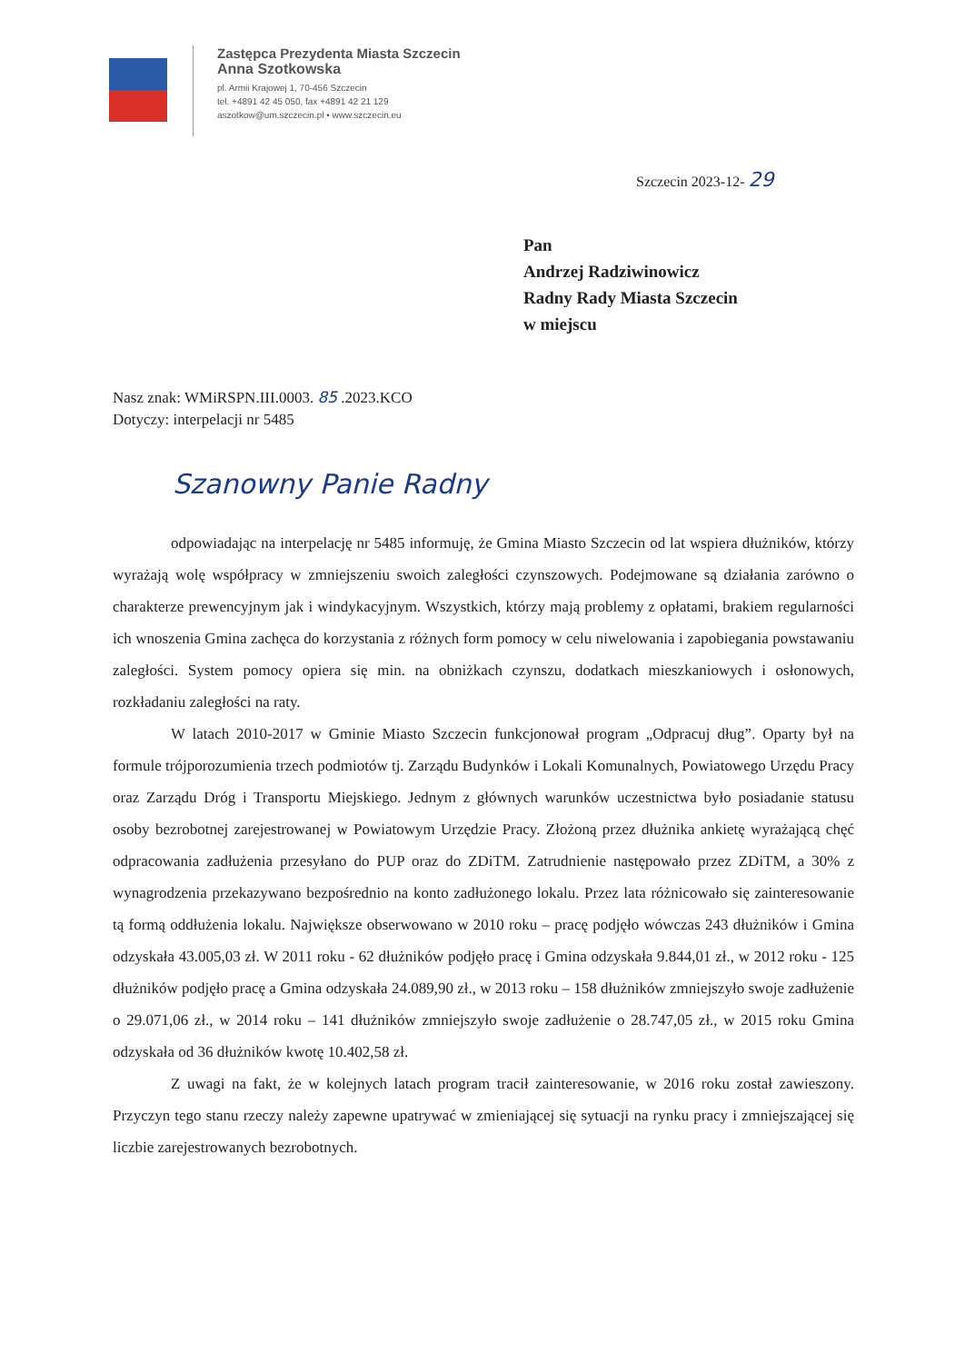Zastępca Prezydenta Miasta Szczecin
Anna Szotkowska
pl. Armii Krajowej 1, 70-456 Szczecin
tel. +4891 42 45 050, fax +4891 42 21 129
aszotkow@um.szczecin.pl • www.szczecin.eu
Szczecin 2023-12- 29
Pan
Andrzej Radziwinowicz
Radny Rady Miasta Szczecin
w miejscu
Nasz znak: WMiRSPN.III.0003. 85 .2023.KCO
Dotyczy: interpelacji nr 5485
Szanowny Panie Radny
odpowiadając na interpelację nr 5485 informuję, że Gmina Miasto Szczecin od lat wspiera dłużników, którzy wyrażają wolę współpracy w zmniejszeniu swoich zaległości czynszowych. Podejmowane są działania zarówno o charakterze prewencyjnym jak i windykacyjnym. Wszystkich, którzy mają problemy z opłatami, brakiem regularności ich wnoszenia Gmina zachęca do korzystania z różnych form pomocy w celu niwelowania i zapobiegania powstawaniu zaległości. System pomocy opiera się min. na obniżkach czynszu, dodatkach mieszkaniowych i osłonowych, rozkładaniu zaległości na raty.
W latach 2010-2017 w Gminie Miasto Szczecin funkcjonował program „Odpracuj dług”. Oparty był na formule trójporozumienia trzech podmiotów tj. Zarządu Budynków i Lokali Komunalnych, Powiatowego Urzędu Pracy oraz Zarządu Dróg i Transportu Miejskiego. Jednym z głównych warunków uczestnictwa było posiadanie statusu osoby bezrobotnej zarejestrowanej w Powiatowym Urzędzie Pracy. Złożoną przez dłużnika ankietę wyrażającą chęć odpracowania zadłużenia przesyłano do PUP oraz do ZDiTM. Zatrudnienie następowało przez ZDiTM, a 30% z wynagrodzenia przekazywano bezpośrednio na konto zadłużonego lokalu. Przez lata różnicowało się zainteresowanie tą formą oddłużenia lokalu. Największe obserwowano w 2010 roku – pracę podjęło wówczas 243 dłużników i Gmina odzyskała 43.005,03 zł. W 2011 roku - 62 dłużników podjęło pracę i Gmina odzyskała 9.844,01 zł., w 2012 roku - 125 dłużników podjęło pracę a Gmina odzyskała 24.089,90 zł., w 2013 roku – 158 dłużników zmniejszyło swoje zadłużenie o 29.071,06 zł., w 2014 roku – 141 dłużników zmniejszyło swoje zadłużenie o 28.747,05 zł., w 2015 roku Gmina odzyskała od 36 dłużników kwotę 10.402,58 zł.
Z uwagi na fakt, że w kolejnych latach program tracił zainteresowanie, w 2016 roku został zawieszony. Przyczyn tego stanu rzeczy należy zapewne upatrywać w zmieniającej się sytuacji na rynku pracy i zmniejszającej się liczbie zarejestrowanych bezrobotnych.